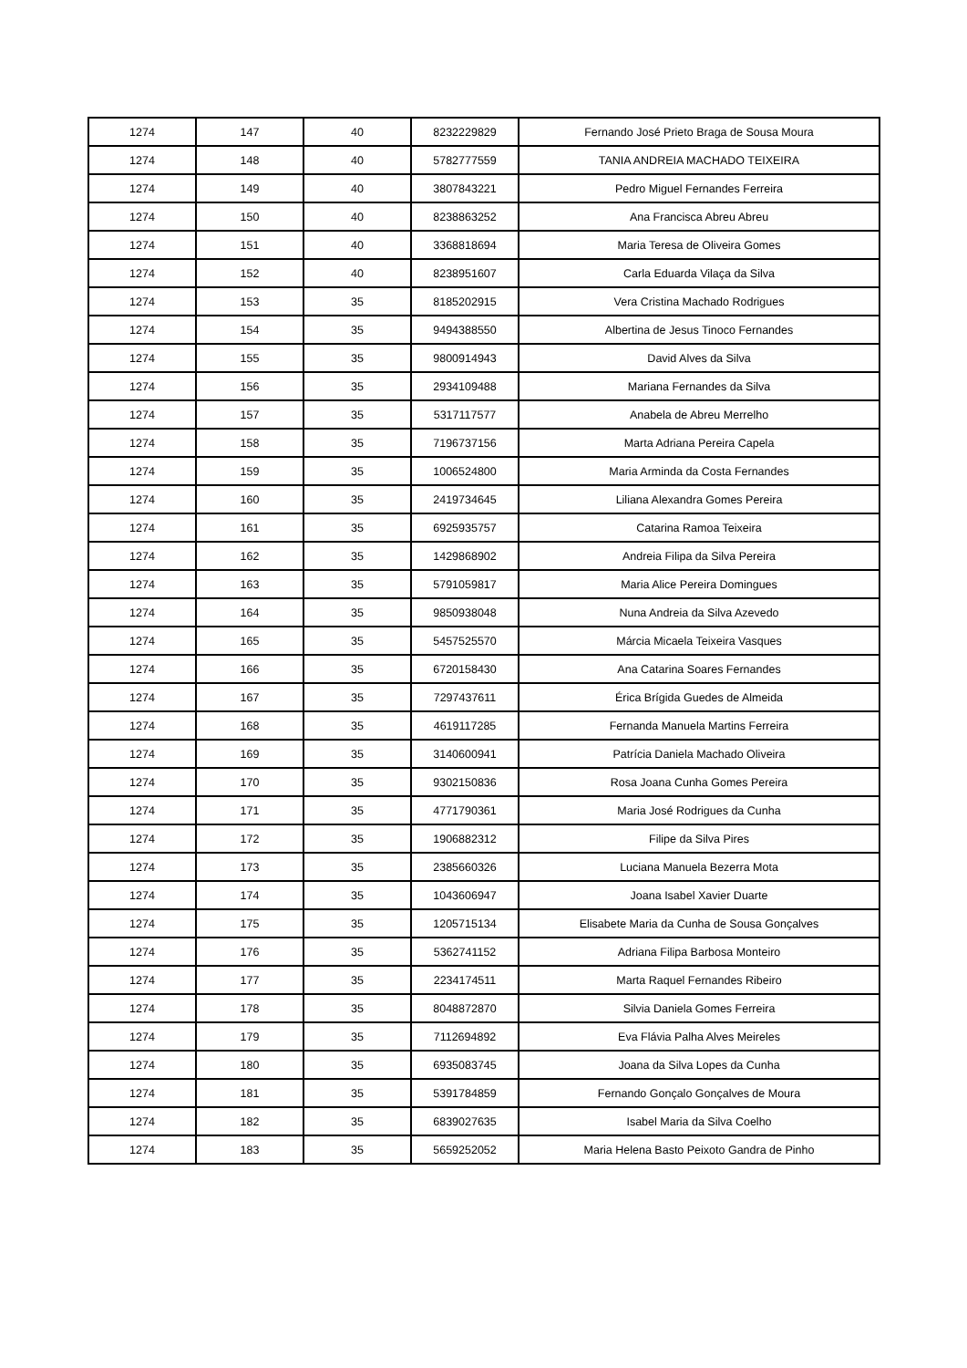| 1274 | 147 | 40 | 8232229829 | Fernando José Prieto Braga de Sousa Moura |
| 1274 | 148 | 40 | 5782777559 | TANIA ANDREIA MACHADO TEIXEIRA |
| 1274 | 149 | 40 | 3807843221 | Pedro Miguel Fernandes Ferreira |
| 1274 | 150 | 40 | 8238863252 | Ana Francisca Abreu Abreu |
| 1274 | 151 | 40 | 3368818694 | Maria Teresa de Oliveira Gomes |
| 1274 | 152 | 40 | 8238951607 | Carla Eduarda Vilaça da Silva |
| 1274 | 153 | 35 | 8185202915 | Vera Cristina Machado Rodrigues |
| 1274 | 154 | 35 | 9494388550 | Albertina de Jesus Tinoco Fernandes |
| 1274 | 155 | 35 | 9800914943 | David Alves da Silva |
| 1274 | 156 | 35 | 2934109488 | Mariana Fernandes da Silva |
| 1274 | 157 | 35 | 5317117577 | Anabela de Abreu Merrelho |
| 1274 | 158 | 35 | 7196737156 | Marta Adriana Pereira Capela |
| 1274 | 159 | 35 | 1006524800 | Maria Arminda da Costa Fernandes |
| 1274 | 160 | 35 | 2419734645 | Liliana Alexandra Gomes Pereira |
| 1274 | 161 | 35 | 6925935757 | Catarina Ramoa Teixeira |
| 1274 | 162 | 35 | 1429868902 | Andreia Filipa da Silva Pereira |
| 1274 | 163 | 35 | 5791059817 | Maria Alice Pereira Domingues |
| 1274 | 164 | 35 | 9850938048 | Nuna Andreia da Silva Azevedo |
| 1274 | 165 | 35 | 5457525570 | Márcia Micaela Teixeira Vasques |
| 1274 | 166 | 35 | 6720158430 | Ana Catarina Soares Fernandes |
| 1274 | 167 | 35 | 7297437611 | Érica Brígida Guedes de Almeida |
| 1274 | 168 | 35 | 4619117285 | Fernanda Manuela Martins Ferreira |
| 1274 | 169 | 35 | 3140600941 | Patrícia Daniela Machado Oliveira |
| 1274 | 170 | 35 | 9302150836 | Rosa Joana Cunha Gomes Pereira |
| 1274 | 171 | 35 | 4771790361 | Maria José Rodrigues da Cunha |
| 1274 | 172 | 35 | 1906882312 | Filipe da Silva Pires |
| 1274 | 173 | 35 | 2385660326 | Luciana Manuela Bezerra Mota |
| 1274 | 174 | 35 | 1043606947 | Joana Isabel Xavier Duarte |
| 1274 | 175 | 35 | 1205715134 | Elisabete Maria da Cunha de Sousa Gonçalves |
| 1274 | 176 | 35 | 5362741152 | Adriana Filipa Barbosa Monteiro |
| 1274 | 177 | 35 | 2234174511 | Marta Raquel Fernandes Ribeiro |
| 1274 | 178 | 35 | 8048872870 | Silvia Daniela Gomes Ferreira |
| 1274 | 179 | 35 | 7112694892 | Eva Flávia Palha Alves Meireles |
| 1274 | 180 | 35 | 6935083745 | Joana da Silva Lopes da Cunha |
| 1274 | 181 | 35 | 5391784859 | Fernando Gonçalo Gonçalves de Moura |
| 1274 | 182 | 35 | 6839027635 | Isabel Maria da Silva Coelho |
| 1274 | 183 | 35 | 5659252052 | Maria Helena Basto Peixoto Gandra de Pinho |